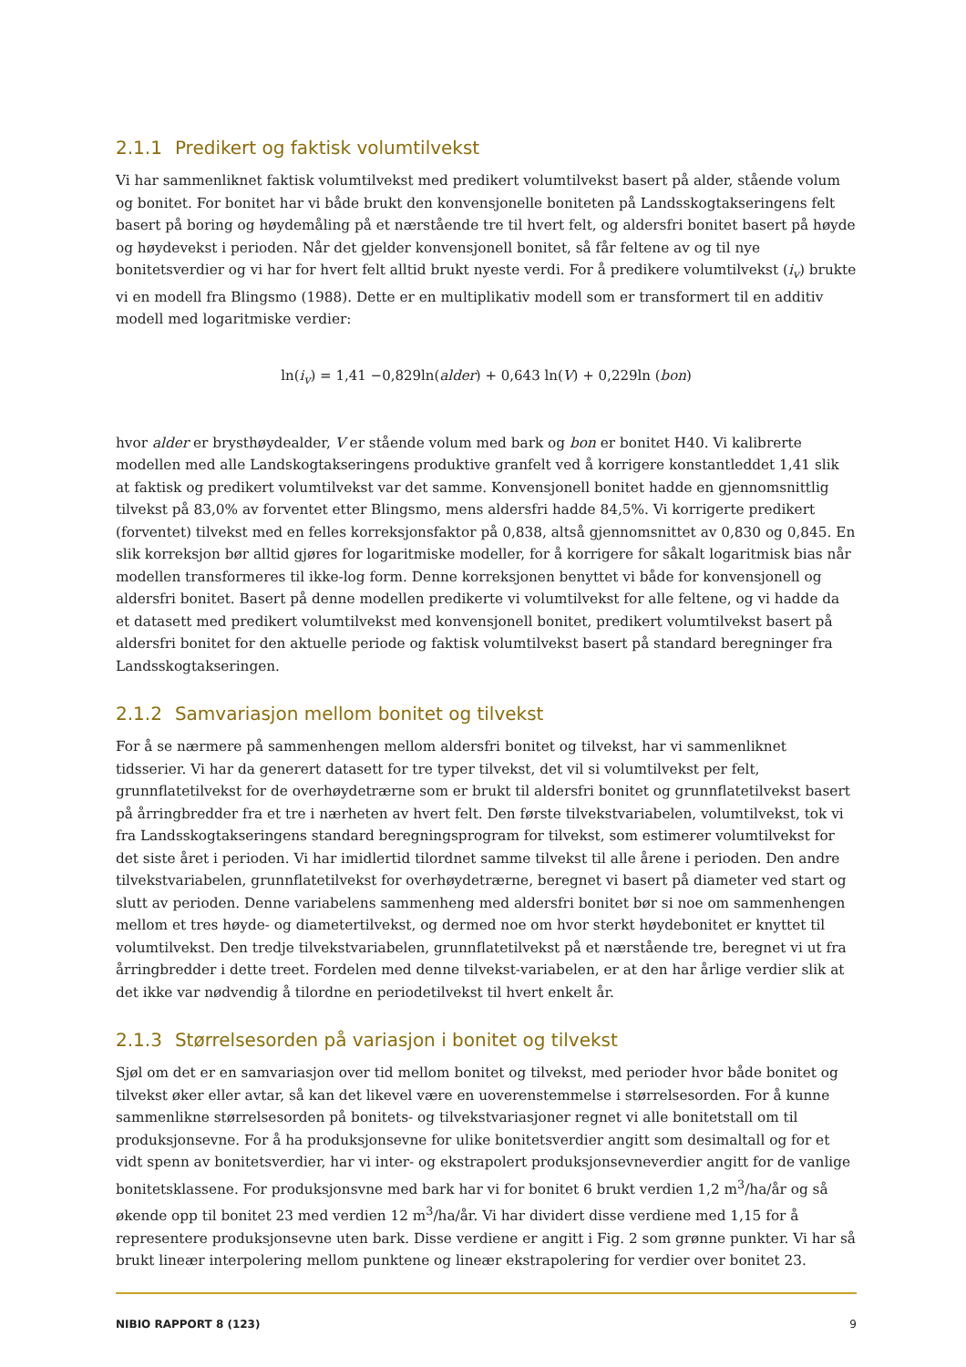2.1.1 Predikert og faktisk volumtilvekst
Vi har sammenliknet faktisk volumtilvekst med predikert volumtilvekst basert på alder, stående volum og bonitet. For bonitet har vi både brukt den konvensjonelle boniteten på Landsskogtakseringens felt basert på boring og høydemåling på et nærstående tre til hvert felt, og aldersfri bonitet basert på høyde og høydevekst i perioden. Når det gjelder konvensjonell bonitet, så får feltene av og til nye bonitetsverdier og vi har for hvert felt alltid brukt nyeste verdi. For å predikere volumtilvekst (i<sub>v</sub>) brukte vi en modell fra Blingsmo (1988). Dette er en multiplikativ modell som er transformert til en additiv modell med logaritmiske verdier:
ln(i<sub>v</sub>) = 1,41 −0,829ln(alder) + 0,643 ln(V) + 0,229ln (bon)
hvor alder er brysthøydealder, V er stående volum med bark og bon er bonitet H40. Vi kalibrerte modellen med alle Landskogtakseringens produktive granfelt ved å korrigere konstantleddet 1,41 slik at faktisk og predikert volumtilvekst var det samme. Konvensjonell bonitet hadde en gjennomsnittlig tilvekst på 83,0% av forventet etter Blingsmo, mens aldersfri hadde 84,5%. Vi korrigerte predikert (forventet) tilvekst med en felles korreksjonsfaktor på 0,838, altså gjennomsnittet av 0,830 og 0,845. En slik korreksjon bør alltid gjøres for logaritmiske modeller, for å korrigere for såkalt logaritmisk bias når modellen transformeres til ikke-log form. Denne korreksjonen benyttet vi både for konvensjonell og aldersfri bonitet. Basert på denne modellen predikerte vi volumtilvekst for alle feltene, og vi hadde da et datasett med predikert volumtilvekst med konvensjonell bonitet, predikert volumtilvekst basert på aldersfri bonitet for den aktuelle periode og faktisk volumtilvekst basert på standard beregninger fra Landsskogtakseringen.
2.1.2 Samvariasjon mellom bonitet og tilvekst
For å se nærmere på sammenhengen mellom aldersfri bonitet og tilvekst, har vi sammenliknet tidsserier. Vi har da generert datasett for tre typer tilvekst, det vil si volumtilvekst per felt, grunnflatetilvekst for de overhøydetrærne som er brukt til aldersfri bonitet og grunnflatetilvekst basert på årringbredder fra et tre i nærheten av hvert felt. Den første tilvekstvariabelen, volumtilvekst, tok vi fra Landsskogtakseringens standard beregningsprogram for tilvekst, som estimerer volumtilvekst for det siste året i perioden. Vi har imidlertid tilordnet samme tilvekst til alle årene i perioden. Den andre tilvekstvariabelen, grunnflatetilvekst for overhøydetrærne, beregnet vi basert på diameter ved start og slutt av perioden. Denne variabelens sammenheng med aldersfri bonitet bør si noe om sammenhengen mellom et tres høyde- og diametertilvekst, og dermed noe om hvor sterkt høydebonitet er knyttet til volumtilvekst. Den tredje tilvekstvariabelen, grunnflatetilvekst på et nærstående tre, beregnet vi ut fra årringbredder i dette treet. Fordelen med denne tilvekst-variabelen, er at den har årlige verdier slik at det ikke var nødvendig å tilordne en periodetilvekst til hvert enkelt år.
2.1.3 Størrelsesorden på variasjon i bonitet og tilvekst
Sjøl om det er en samvariasjon over tid mellom bonitet og tilvekst, med perioder hvor både bonitet og tilvekst øker eller avtar, så kan det likevel være en uoverenstemmelse i størrelsesorden. For å kunne sammenlikne størrelsesorden på bonitets- og tilvekstvariasjoner regnet vi alle bonitetstall om til produksjonsevne. For å ha produksjonsevne for ulike bonitetsverdier angitt som desimaltall og for et vidt spenn av bonitetsverdier, har vi inter- og ekstrapolert produksjonsevneverdier angitt for de vanlige bonitetsklassene. For produksjonsvne med bark har vi for bonitet 6 brukt verdien 1,2 m<sup>3</sup>/ha/år og så økende opp til bonitet 23 med verdien 12 m<sup>3</sup>/ha/år. Vi har dividert disse verdiene med 1,15 for å representere produksjonsevne uten bark. Disse verdiene er angitt i Fig. 2 som grønne punkter. Vi har så brukt lineær interpolering mellom punktene og lineær ekstrapolering for verdier over bonitet 23.
NIBIO RAPPORT 8 (123) 9